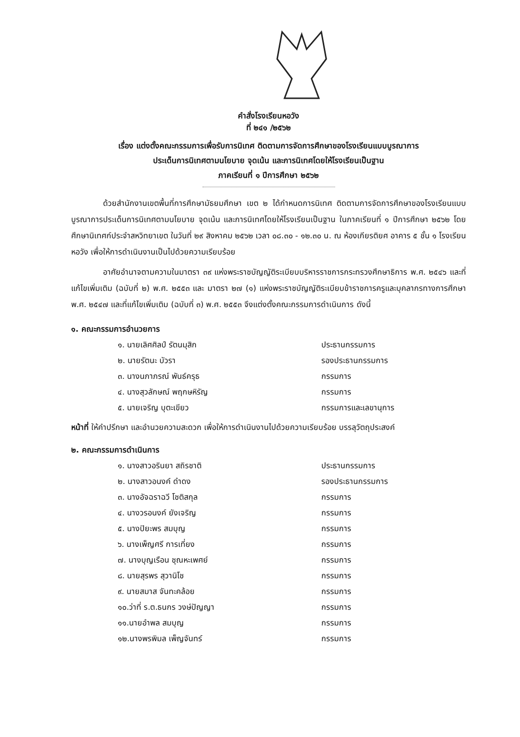คำสั่งโรงเรียนหอวัง
ที่ ๒๔๑ /๒๕๖๒
เรื่อง แต่งตั้งคณะกรรมการเพื่อรับการนิเทศ ติดตามการจัดการศึกษาของโรงเรียนแบบบูรณาการ
ประเด็นการนิเทศตามนโยบาย จุดเน้น และการนิเทศโดยให้โรงเรียนเป็นฐาน
ภาคเรียนที่ ๑ ปีการศึกษา ๒๕๖๒
ด้วยสำนักงานเขตพื้นที่การศึกษามัธยมศึกษา เขต ๒ ได้กำหนดการนิเทศ ติดตามการจัดการศึกษาของโรงเรียนแบบบูรณาการประเด็นการนิเทศตามนโยบาย จุดเน้น และการนิเทศโดยให้โรงเรียนเป็นฐาน ในภาคเรียนที่ ๑ ปีการศึกษา ๒๕๖๒ โดยศึกษานิเทศก์ประจำสหวิทยาเขต ในวันที่ ๒๙ สิงหาคม ๒๕๖๒ เวลา ๐๘.๓๐ - ๑๒.๓๐ น. ณ ห้องเกียรติยศ อาคาร ๕ ชั้น ๑ โรงเรียนหอวัง เพื่อให้การดำเนินงานเป็นไปด้วยความเรียบร้อย
อาศัยอำนาจตามความในมาตรา ๓๙ แห่งพระราชบัญญัติระเบียบบริหารราชการกระทรวงศึกษาธิการ พ.ศ. ๒๕๔๖ และที่แก้ไขเพิ่มเติม (ฉบับที่ ๒) พ.ศ. ๒๕๕๓ และ มาตรา ๒๗ (๑) แห่งพระราชบัญญัติระเบียบข้าราชการครูและบุคลากรทางการศึกษา พ.ศ. ๒๕๔๗ และที่แก้ไขเพิ่มเติม (ฉบับที่ ๓) พ.ศ. ๒๕๕๓ จึงแต่งตั้งคณะกรรมการดำเนินการ ดังนี้
๑. คณะกรรมการอำนวยการ
๑. นายเลิศศิลป์ รัตนมุสิก ประธานกรรมการ
๒. นายรัตนะ บัวรา รองประธานกรรมการ
๓. นางนภาภรณ์ พันธ์ครุธ กรรมการ
๔. นางสุวลักษณ์ พฤกษหิรัญ กรรมการ
๕. นายเจริญ บุตะเขียว กรรมการและเลขานุการ
หน้าที่ ให้คำปรึกษา และอำนวยความสะดวก เพื่อให้การดำเนินงานไปด้วยความเรียบร้อย บรรลุวัตถุประสงค์
๒. คณะกรรมการดำเนินการ
๑. นางสาวอรินยา สถิรชาติ ประธานกรรมการ
๒. นางสาวอนงค์ ดำดง รองประธานกรรมการ
๓. นางอัจฉราฉวี โชติสกุล กรรมการ
๔. นางวรอนงค์ ยังเจริญ กรรมการ
๕. นางปิยะพร สมบุญ กรรมการ
๖. นางเพ็ญศรี การเที่ยง กรรมการ
๗. นางบุญเรือน ชุณหะเพศย์ กรรมการ
๘. นายสุรพร สุวานิโช กรรมการ
๙. นายสมาส จันทะคล้อย กรรมการ
๑๐.ว่าที่ ร.ต.ธนกร วงษ์ปัญญา กรรมการ
๑๑.นายอำพล สมบุญ กรรมการ
๑๒.นางพรพิมล เพ็ญจันทร์ กรรมการ